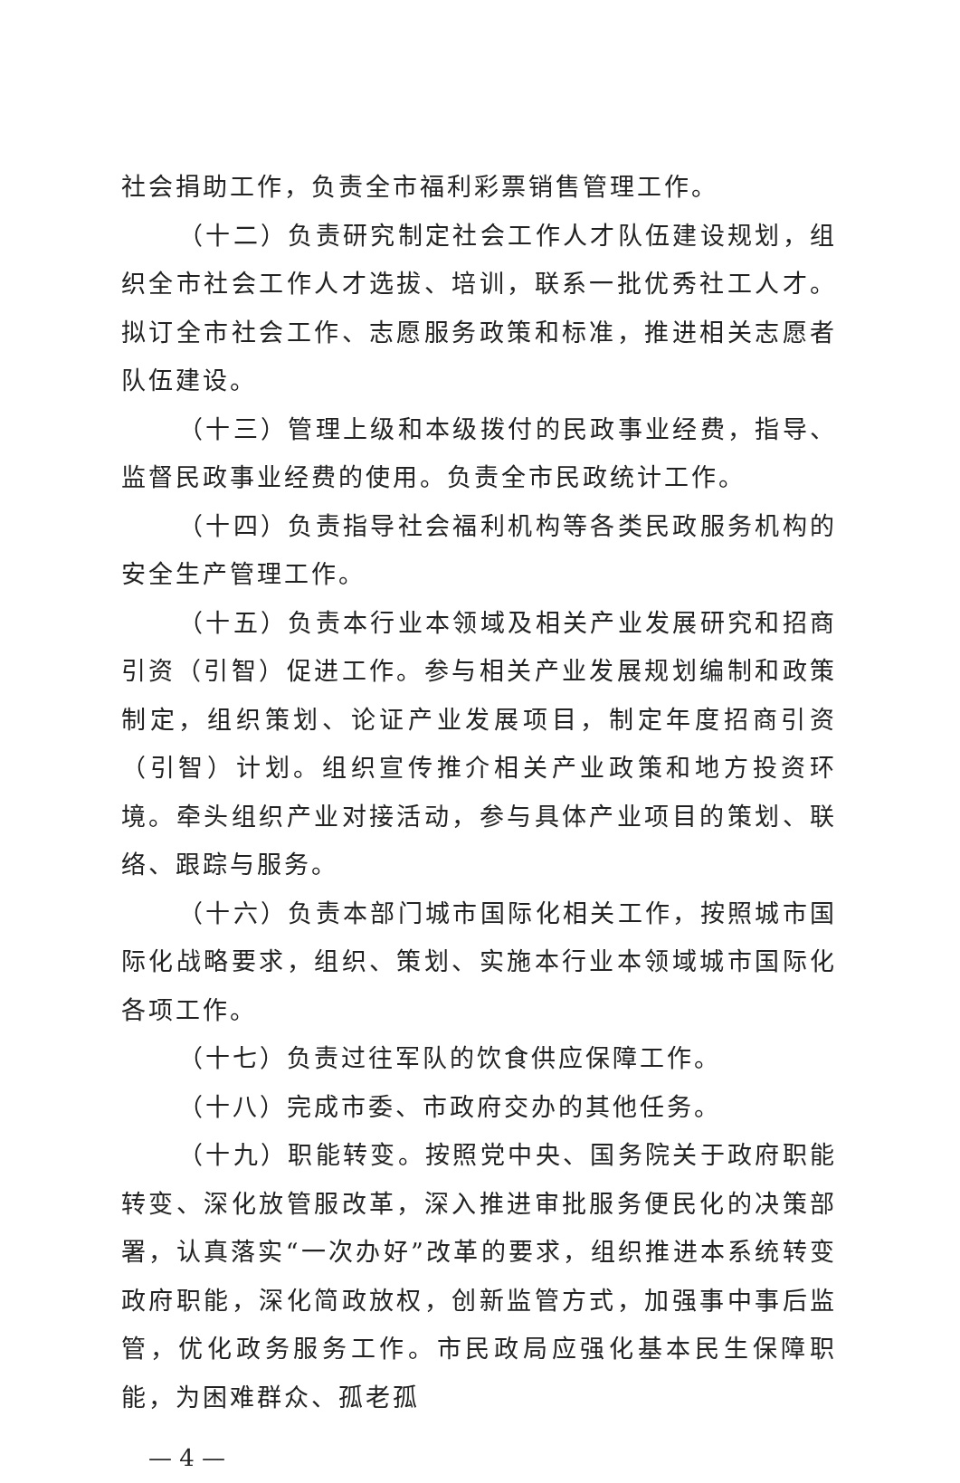社会捐助工作，负责全市福利彩票销售管理工作。
（十二）负责研究制定社会工作人才队伍建设规划，组织全市社会工作人才选拔、培训，联系一批优秀社工人才。拟订全市社会工作、志愿服务政策和标准，推进相关志愿者队伍建设。
（十三）管理上级和本级拨付的民政事业经费，指导、监督民政事业经费的使用。负责全市民政统计工作。
（十四）负责指导社会福利机构等各类民政服务机构的安全生产管理工作。
（十五）负责本行业本领域及相关产业发展研究和招商引资（引智）促进工作。参与相关产业发展规划编制和政策制定，组织策划、论证产业发展项目，制定年度招商引资（引智）计划。组织宣传推介相关产业政策和地方投资环境。牵头组织产业对接活动，参与具体产业项目的策划、联络、跟踪与服务。
（十六）负责本部门城市国际化相关工作，按照城市国际化战略要求，组织、策划、实施本行业本领域城市国际化各项工作。
（十七）负责过往军队的饮食供应保障工作。
（十八）完成市委、市政府交办的其他任务。
（十九）职能转变。按照党中央、国务院关于政府职能转变、深化放管服改革，深入推进审批服务便民化的决策部署，认真落实“一次办好”改革的要求，组织推进本系统转变政府职能，深化简政放权，创新监管方式，加强事中事后监管，优化政务服务工作。市民政局应强化基本民生保障职能，为困难群众、孤老孤
— 4 —